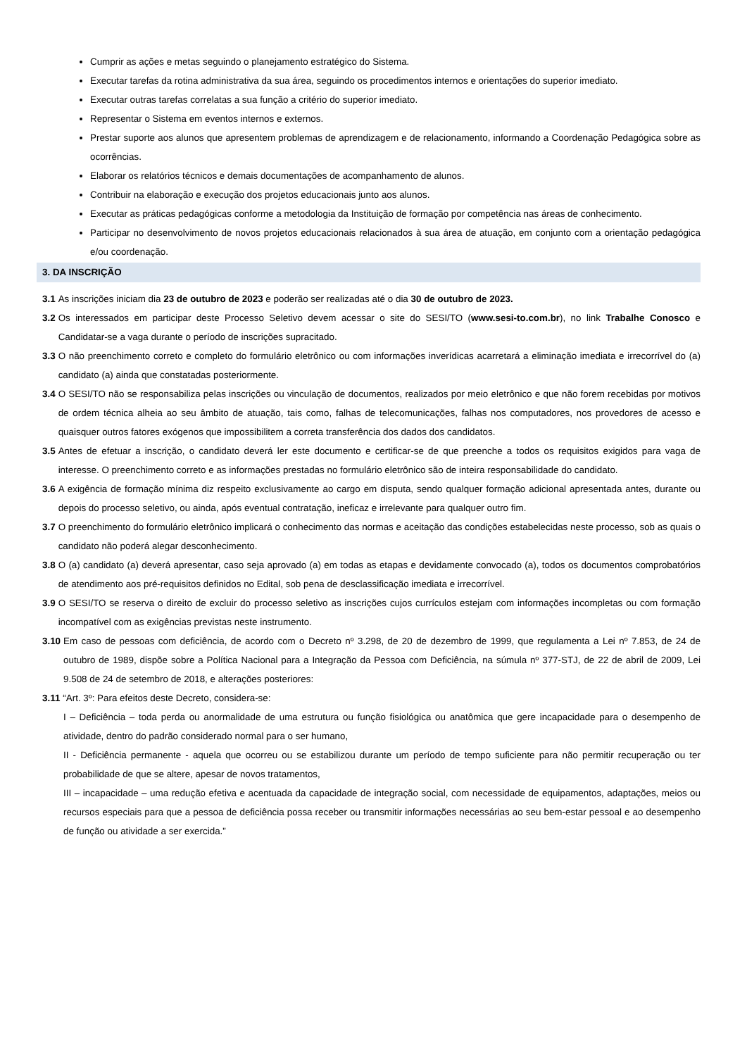Cumprir as ações e metas seguindo o planejamento estratégico do Sistema.
Executar tarefas da rotina administrativa da sua área, seguindo os procedimentos internos e orientações do superior imediato.
Executar outras tarefas correlatas a sua função a critério do superior imediato.
Representar o Sistema em eventos internos e externos.
Prestar suporte aos alunos que apresentem problemas de aprendizagem e de relacionamento, informando a Coordenação Pedagógica sobre as ocorrências.
Elaborar os relatórios técnicos e demais documentações de acompanhamento de alunos.
Contribuir na elaboração e execução dos projetos educacionais junto aos alunos.
Executar as práticas pedagógicas conforme a metodologia da Instituição de formação por competência nas áreas de conhecimento.
Participar no desenvolvimento de novos projetos educacionais relacionados à sua área de atuação, em conjunto com a orientação pedagógica e/ou coordenação.
3. DA INSCRIÇÃO
3.1 As inscrições iniciam dia 23 de outubro de 2023 e poderão ser realizadas até o dia 30 de outubro de 2023.
3.2 Os interessados em participar deste Processo Seletivo devem acessar o site do SESI/TO (www.sesi-to.com.br), no link Trabalhe Conosco e Candidatar-se a vaga durante o período de inscrições supracitado.
3.3 O não preenchimento correto e completo do formulário eletrônico ou com informações inverídicas acarretará a eliminação imediata e irrecorrível do (a) candidato (a) ainda que constatadas posteriormente.
3.4 O SESI/TO não se responsabiliza pelas inscrições ou vinculação de documentos, realizados por meio eletrônico e que não forem recebidas por motivos de ordem técnica alheia ao seu âmbito de atuação, tais como, falhas de telecomunicações, falhas nos computadores, nos provedores de acesso e quaisquer outros fatores exógenos que impossibilitem a correta transferência dos dados dos candidatos.
3.5 Antes de efetuar a inscrição, o candidato deverá ler este documento e certificar-se de que preenche a todos os requisitos exigidos para vaga de interesse. O preenchimento correto e as informações prestadas no formulário eletrônico são de inteira responsabilidade do candidato.
3.6 A exigência de formação mínima diz respeito exclusivamente ao cargo em disputa, sendo qualquer formação adicional apresentada antes, durante ou depois do processo seletivo, ou ainda, após eventual contratação, ineficaz e irrelevante para qualquer outro fim.
3.7 O preenchimento do formulário eletrônico implicará o conhecimento das normas e aceitação das condições estabelecidas neste processo, sob as quais o candidato não poderá alegar desconhecimento.
3.8 O (a) candidato (a) deverá apresentar, caso seja aprovado (a) em todas as etapas e devidamente convocado (a), todos os documentos comprobatórios de atendimento aos pré-requisitos definidos no Edital, sob pena de desclassificação imediata e irrecorrível.
3.9 O SESI/TO se reserva o direito de excluir do processo seletivo as inscrições cujos currículos estejam com informações incompletas ou com formação incompatível com as exigências previstas neste instrumento.
3.10 Em caso de pessoas com deficiência, de acordo com o Decreto nº 3.298, de 20 de dezembro de 1999, que regulamenta a Lei nº 7.853, de 24 de outubro de 1989, dispõe sobre a Política Nacional para a Integração da Pessoa com Deficiência, na súmula nº 377-STJ, de 22 de abril de 2009, Lei 9.508 de 24 de setembro de 2018, e alterações posteriores:
3.11 “Art. 3º: Para efeitos deste Decreto, considera-se:
I – Deficiência – toda perda ou anormalidade de uma estrutura ou função fisiológica ou anatômica que gere incapacidade para o desempenho de atividade, dentro do padrão considerado normal para o ser humano,
II - Deficiência permanente - aquela que ocorreu ou se estabilizou durante um período de tempo suficiente para não permitir recuperação ou ter probabilidade de que se altere, apesar de novos tratamentos,
III – incapacidade – uma redução efetiva e acentuada da capacidade de integração social, com necessidade de equipamentos, adaptações, meios ou recursos especiais para que a pessoa de deficiência possa receber ou transmitir informações necessárias ao seu bem-estar pessoal e ao desempenho de função ou atividade a ser exercida.”